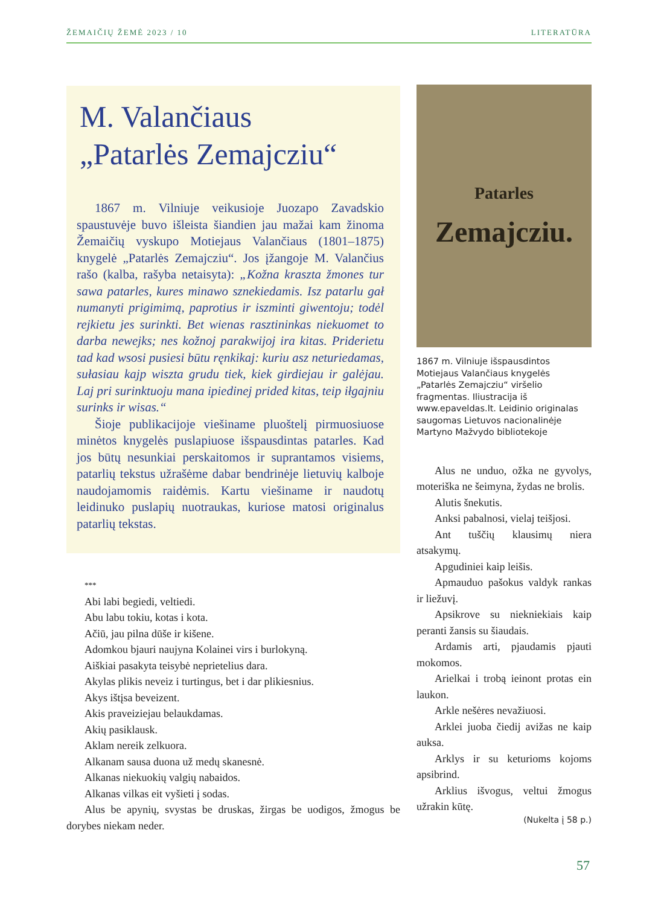ŽEMAIČIŲ ŽEMĖ 2023 / 10 LITERATŪRA
M. Valančiaus
„Patarlės Zemajcziu“
1867 m. Vilniuje veikusioje Juozapo Zavadskio spaustuvėje buvo išleista šiandien jau mažai kam žinoma Žemaičių vyskupo Motiejaus Valančiaus (1801–1875) knygelė „Patarlės Zemajcziu“. Jos įžangoje M. Valančius rašo (kalba, rašyba netaisyta): „Kožna kraszta žmones tur sawa patarles, kures minawo sznekiedamis. Isz patarlu gał numanyti prigimimą, paprotius ir iszminti giwentoju; todėl rejkietu jes surinkti. Bet wienas rasztininkas niekuomet to darba newejks; nes kožnoj parakwijoj ira kitas. Priderietu tad kad wsosi pusiesi būtu ręnkikaj: kuriu asz neturiedamas, sułasiau kajp wiszta grudu tiek, kiek girdiejau ir galėjau. Laj pri surinktuoju mana ipiedinej prided kitas, teip iłgajniu surinks ir wisas.“
Šioje publikacijoje viešiname pluoštelį pirmuosiuose minėtos knygelės puslapiuose išspausdintas patarles. Kad jos būtų nesunkiai perskaitomos ir suprantamos visiems, patarlių tekstus užrašėme dabar bendrinėje lietuvių kalboje naudojamomis raidėmis. Kartu viešiname ir naudotų leidinuko puslapių nuotraukas, kuriose matosi originalus patarlių tekstas.
***
Abi labi begiedi, veltiedi.
Abu labu tokiu, kotas i kota.
Ačiū, jau pilna dūše ir kišene.
Adomkou bjauri naujyna Kolainei virs i burlokyną.
Aiškiai pasakyta teisybė neprietelius dara.
Akylas plikis neveiz i turtingus, bet i dar plikiesnius.
Akys ištįsa beveizent.
Akis praveiziejau belaukdamas.
Akių pasiklausk.
Aklam nereik zelkuora.
Alkanam sausa duona už medų skanesnė.
Alkanas niekuokių valgių nabaidos.
Alkanas vilkas eit vyšieti į sodas.
Alus be apynių, svystas be druskas, žirgas be uodigos, žmogus be dorybes niekam neder.
Patarles
Zemajcziu.
1867 m. Vilniuje išspausdintos Motiejaus Valančiaus knygelės „Patarlės Zemajcziu“ viršelio fragmentas. Iliustracija iš www.epaveldas.lt. Leidinio originalas saugomas Lietuvos nacionalinėje Martyno Mažvydo bibliotekoje
Alus ne unduo, ožka ne gyvolys, moteriška ne šeimyna, žydas ne brolis.
Alutis šnekutis.
Anksi pabalnosi, vielaj teišjosi.
Ant tuščių klausimų niera atsakymų.
Apgudiniei kaip leišis.
Apmauduo pašokus valdyk rankas ir liežuvį.
Apsikrove su niekniekiais kaip peranti žansis su šiaudais.
Ardamis arti, pjaudamis pjauti mokomos.
Arielkai i trobą ieinont protas ein laukon.
Arkle nešėres nevažiuosi.
Arklei juoba čiedij avižas ne kaip auksa.
Arklys ir su keturioms kojoms apsibrind.
Arklius išvogus, veltui žmogus užrakin kūtę.
(Nukelta į 58 p.)
57